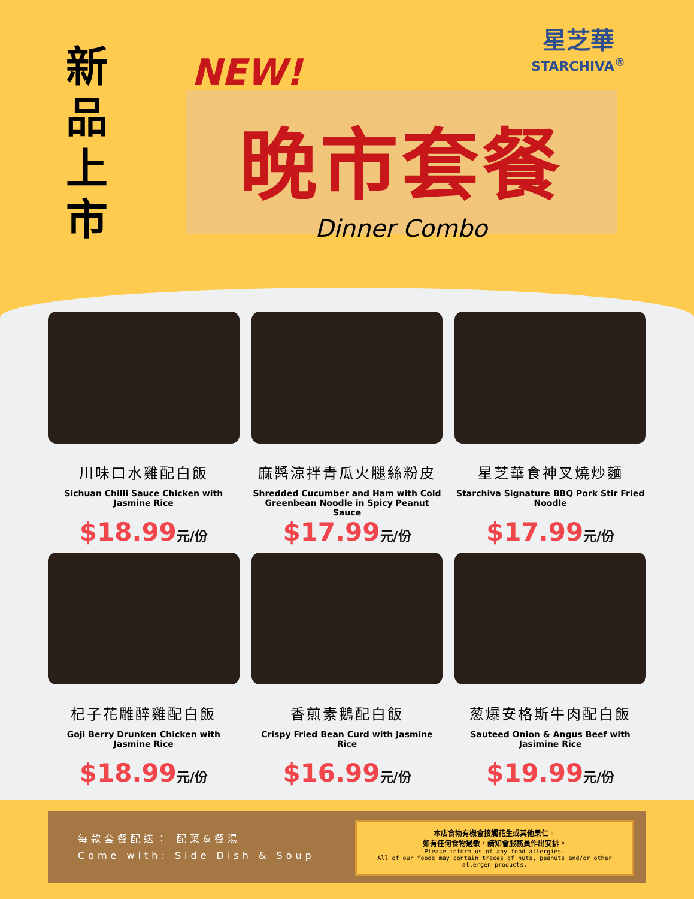新品上市
NEW!
星芝華
STARCHIVA<sup>®</sup>
晚市套餐
Dinner Combo
川味口水雞配白飯
Sichuan Chilli Sauce Chicken with Jasmine Rice
$18.99元/份
麻醬涼拌青瓜火腿絲粉皮
Shredded Cucumber and Ham with Cold Greenbean Noodle in Spicy Peanut Sauce
$17.99元/份
星芝華食神叉燒炒麵
Starchiva Signature BBQ Pork Stir Fried Noodle
$17.99元/份
杞子花雕醉雞配白飯
Goji Berry Drunken Chicken with Jasmine Rice
$18.99元/份
香煎素鵝配白飯
Crispy Fried Bean Curd with Jasmine Rice
$16.99元/份
葱爆安格斯牛肉配白飯
Sauteed Onion & Angus Beef with Jasimine Rice
$19.99元/份
每款套餐配送： 配菜&餐湯
Come with: Side Dish & Soup
本店食物有機會接觸花生或其他果仁。
如有任何食物過敏，請知會服務員作出安排。
Please inform us of any food allergies.
All of our foods may contain traces of nuts, peanuts and/or other allergen products.